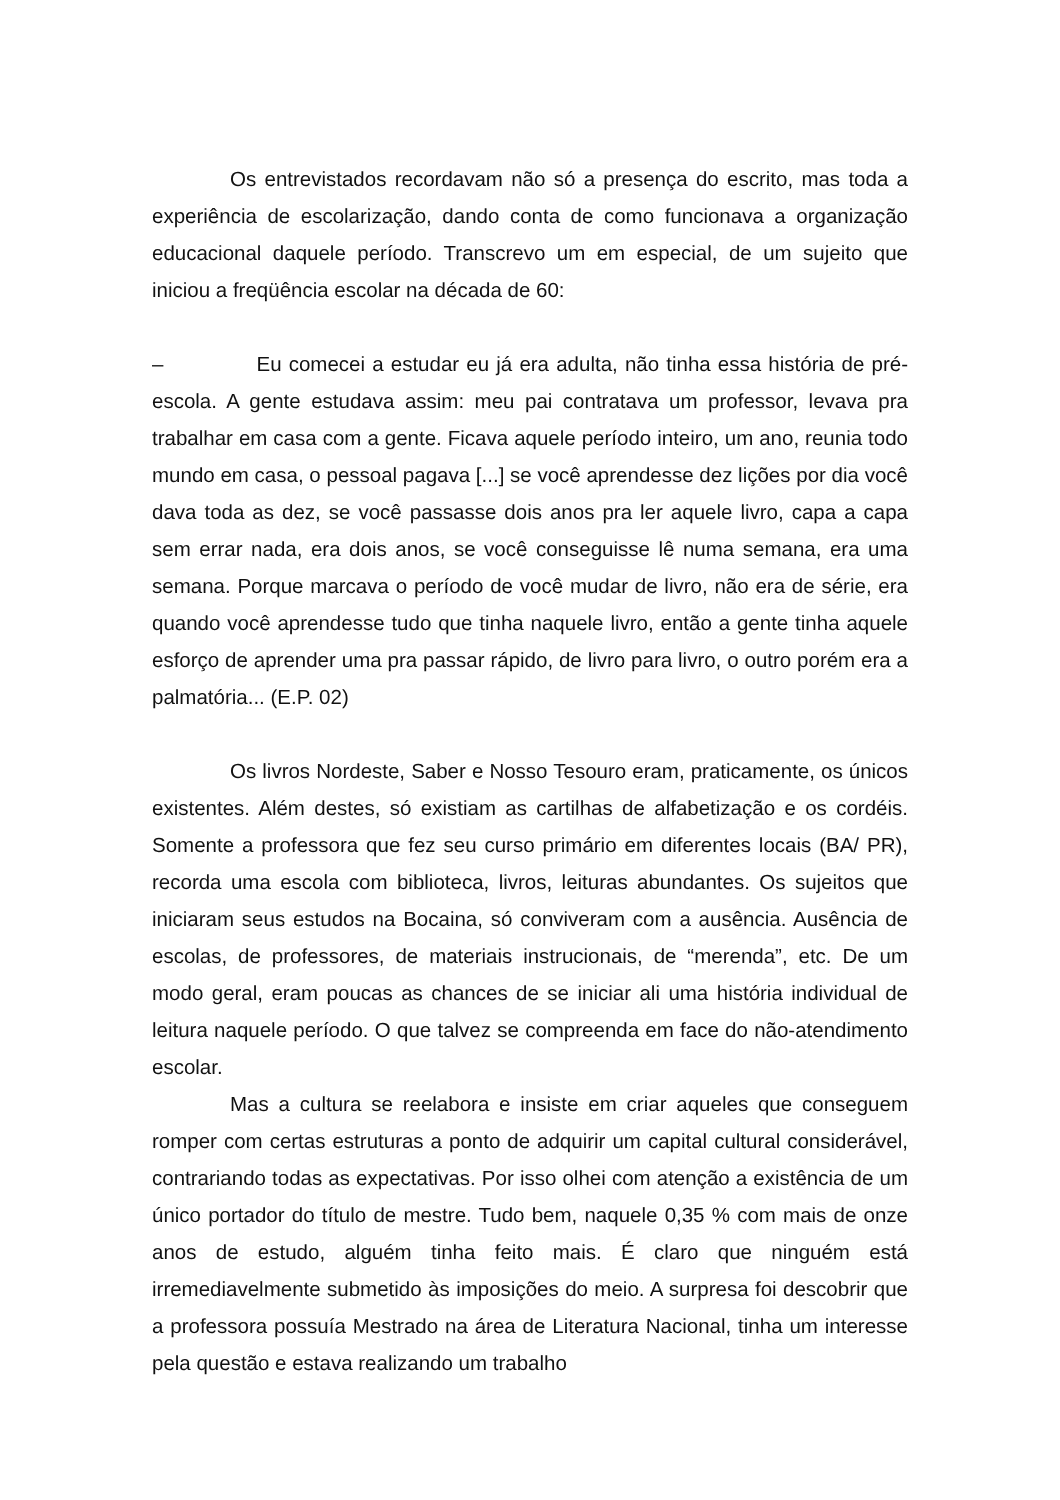Os entrevistados recordavam não só a presença do escrito, mas toda a experiência de escolarização, dando conta de como funcionava a organização educacional daquele período. Transcrevo um em especial, de um sujeito que iniciou a freqüência escolar na década de 60:
– Eu comecei a estudar eu já era adulta, não tinha essa história de pré-escola. A gente estudava assim: meu pai contratava um professor, levava pra trabalhar em casa com a gente. Ficava aquele período inteiro, um ano, reunia todo mundo em casa, o pessoal pagava [...] se você aprendesse dez lições por dia você dava toda as dez, se você passasse dois anos pra ler aquele livro, capa a capa sem errar nada, era dois anos, se você conseguisse lê numa semana, era uma semana. Porque marcava o período de você mudar de livro, não era de série, era quando você aprendesse tudo que tinha naquele livro, então a gente tinha aquele esforço de aprender uma pra passar rápido, de livro para livro, o outro porém era a palmatória... (E.P. 02)
Os livros Nordeste, Saber e Nosso Tesouro eram, praticamente, os únicos existentes. Além destes, só existiam as cartilhas de alfabetização e os cordéis. Somente a professora que fez seu curso primário em diferentes locais (BA/ PR), recorda uma escola com biblioteca, livros, leituras abundantes. Os sujeitos que iniciaram seus estudos na Bocaina, só conviveram com a ausência. Ausência de escolas, de professores, de materiais instrucionais, de “merenda”, etc. De um modo geral, eram poucas as chances de se iniciar ali uma história individual de leitura naquele período. O que talvez se compreenda em face do não-atendimento escolar.
Mas a cultura se reelabora e insiste em criar aqueles que conseguem romper com certas estruturas a ponto de adquirir um capital cultural considerável, contrariando todas as expectativas. Por isso olhei com atenção a existência de um único portador do título de mestre. Tudo bem, naquele 0,35 % com mais de onze anos de estudo, alguém tinha feito mais. É claro que ninguém está irremediavelmente submetido às imposições do meio. A surpresa foi descobrir que a professora possuía Mestrado na área de Literatura Nacional, tinha um interesse pela questão e estava realizando um trabalho